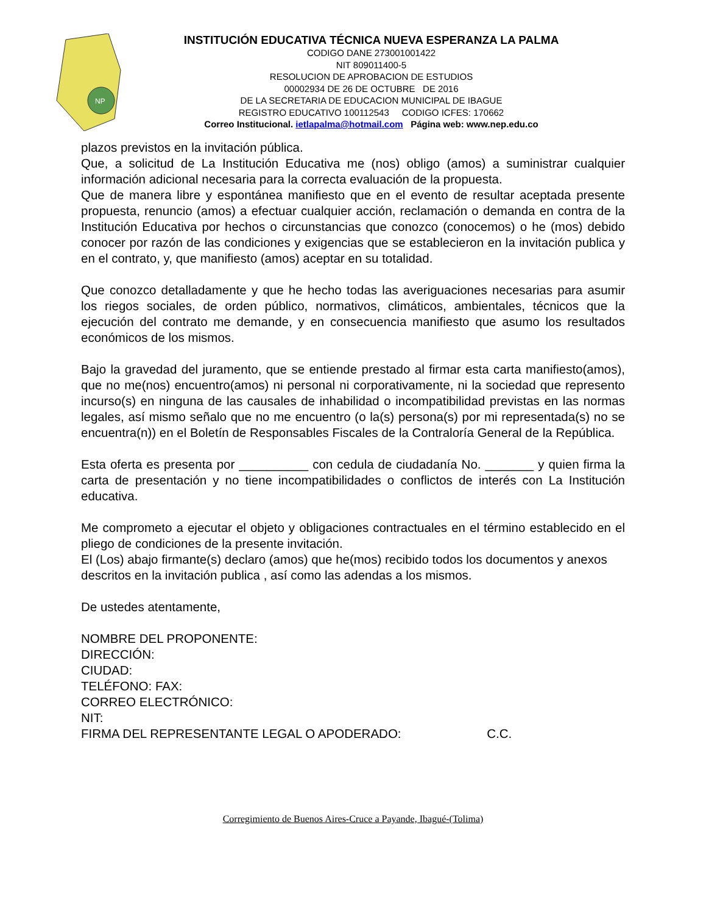NP
INSTITUCIÓN EDUCATIVA TÉCNICA NUEVA ESPERANZA LA PALMA
CODIGO DANE 273001001422
NIT 809011400-5
RESOLUCION DE APROBACION DE ESTUDIOS
00002934 DE 26 DE OCTUBRE DE 2016
DE LA SECRETARIA DE EDUCACION MUNICIPAL DE IBAGUE
REGISTRO EDUCATIVO 100112543 CODIGO ICFES: 170662
Correo Institucional. ietlapalma@hotmail.com Página web: www.nep.edu.co
plazos previstos en la invitación pública.
Que, a solicitud de La Institución Educativa me (nos) obligo (amos) a suministrar cualquier información adicional necesaria para la correcta evaluación de la propuesta.
Que de manera libre y espontánea manifiesto que en el evento de resultar aceptada presente propuesta, renuncio (amos) a efectuar cualquier acción, reclamación o demanda en contra de la Institución Educativa por hechos o circunstancias que conozco (conocemos) o he (mos) debido conocer por razón de las condiciones y exigencias que se establecieron en la invitación publica y en el contrato, y, que manifiesto (amos) aceptar en su totalidad.
Que conozco detalladamente y que he hecho todas las averiguaciones necesarias para asumir los riegos sociales, de orden público, normativos, climáticos, ambientales, técnicos que la ejecución del contrato me demande, y en consecuencia manifiesto que asumo los resultados económicos de los mismos.
Bajo la gravedad del juramento, que se entiende prestado al firmar esta carta manifiesto(amos), que no me(nos) encuentro(amos) ni personal ni corporativamente, ni la sociedad que represento incurso(s) en ninguna de las causales de inhabilidad o incompatibilidad previstas en las normas legales, así mismo señalo que no me encuentro (o la(s) persona(s) por mi representada(s) no se encuentra(n)) en el Boletín de Responsables Fiscales de la Contraloría General de la República.
Esta oferta es presenta por __________ con cedula de ciudadanía No. _______ y quien firma la carta de presentación y no tiene incompatibilidades o conflictos de interés con La Institución educativa.
Me comprometo a ejecutar el objeto y obligaciones contractuales en el término establecido en el pliego de condiciones de la presente invitación.
El (Los) abajo firmante(s) declaro (amos) que he(mos) recibido todos los documentos y anexos descritos en la invitación publica , así como las adendas a los mismos.
De ustedes atentamente,
NOMBRE DEL PROPONENTE:
DIRECCIÓN:
CIUDAD:
TELÉFONO: FAX:
CORREO ELECTRÓNICO:
NIT:
FIRMA DEL REPRESENTANTE LEGAL O APODERADO: C.C.
Corregimiento de Buenos Aires-Cruce a Payande, Ibagué-(Tolima)